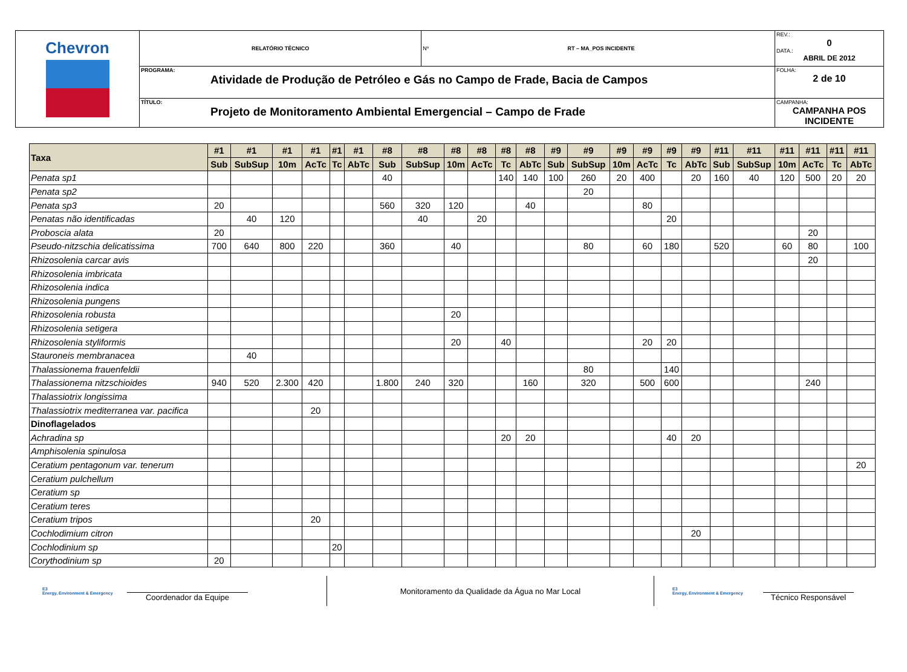| Chevron | RELATÓRIO TÉCNICO | Nº RT – MA_POS INCIDENTE | REV.: 0 DATA.: ABRIL DE 2012 |
| | PROGRAMA: Atividade de Produção de Petróleo e Gás no Campo de Frade, Bacia de Campos | | FOLHA: 2 de 10 |
| | TÍTULO: Projeto de Monitoramento Ambiental Emergencial – Campo de Frade | | CAMPANHA: CAMPANHA POS INCIDENTE |
| Taxa | #1 | #1 | #1 | #1 | #1 | #1 | #8 | #8 | #8 | #8 | #8 | #8 | #9 | #9 | #9 | #9 | #9 | #9 | #11 | #11 | #11 | #11 | #11 | #11 |
| --- | --- | --- | --- | --- | --- | --- | --- | --- | --- | --- | --- | --- | --- | --- | --- | --- | --- | --- | --- | --- | --- | --- | --- | --- |
| | Sub | SubSup | 10m | AcTc | Tc | AbTc | Sub | SubSup | 10m | AcTc | Tc | AbTc | Sub | SubSup | 10m | AcTc | Tc | AbTc | Sub | SubSup | 10m | AcTc | Tc | AbTc |
| Penata sp1 | | | | | | | 40 | | | | 140 | 140 | 100 | 260 | 20 | 400 | | 20 | 160 | 40 | 120 | 500 | 20 | 20 |
| Penata sp2 | | | | | | | | | | | | | | 20 | | | | | | | | | | |
| Penata sp3 | 20 | | | | | | 560 | 320 | 120 | | | 40 | | | | 80 | | | | | | | | |
| Penatas não identificadas | | 40 | 120 | | | | | 40 | | 20 | | | | | | | 20 | | | | | | | |
| Proboscia alata | 20 | | | | | | | | | | | | | | | | | | | | | 20 | | |
| Pseudo-nitzschia delicatissima | 700 | 640 | 800 | 220 | | | 360 | | 40 | | | | | 80 | | 60 | 180 | | 520 | | 60 | 80 | | 100 |
| Rhizosolenia carcar avis | | | | | | | | | | | | | | | | | | | | | | 20 | | |
| Rhizosolenia imbricata | | | | | | | | | | | | | | | | | | | | | | | | |
| Rhizosolenia indica | | | | | | | | | | | | | | | | | | | | | | | | |
| Rhizosolenia pungens | | | | | | | | | | | | | | | | | | | | | | | | |
| Rhizosolenia robusta | | | | | | | | | 20 | | | | | | | | | | | | | | | |
| Rhizosolenia setigera | | | | | | | | | | | | | | | | | | | | | | | | |
| Rhizosolenia styliformis | | | | | | | | | 20 | | 40 | | | | | 20 | 20 | | | | | | | |
| Stauroneis membranacea | | 40 | | | | | | | | | | | | | | | | | | | | | | |
| Thalassionema frauenfeldii | | | | | | | | | | | | | | 80 | | | 140 | | | | | | | |
| Thalassionema nitzschioides | 940 | 520 | 2.300 | 420 | | | 1.800 | 240 | 320 | | | 160 | | 320 | | 500 | 600 | | | | | 240 | | |
| Thalassiotrix longissima | | | | | | | | | | | | | | | | | | | | | | | | |
| Thalassiotrix mediterranea var. pacifica | | | | 20 | | | | | | | | | | | | | | | | | | | | |
| Dinoflagelados | | | | | | | | | | | | | | | | | | | | | | | | |
| Achradina sp | | | | | | | | | | | 20 | 20 | | | | | 40 | 20 | | | | | | |
| Amphisolenia spinulosa | | | | | | | | | | | | | | | | | | | | | | | | |
| Ceratium pentagonum var. tenerum | | | | | | | | | | | | | | | | | | | | | | | | 20 |
| Ceratium pulchellum | | | | | | | | | | | | | | | | | | | | | | | | |
| Ceratium sp | | | | | | | | | | | | | | | | | | | | | | | | |
| Ceratium teres | | | | | | | | | | | | | | | | | | | | | | | | |
| Ceratium tripos | | | | 20 | | | | | | | | | | | | | | | | | | | | |
| Cochlodimium citron | | | | | | | | | | | | | | | | | | 20 | | | | | | |
| Cochlodinium sp | | | | | 20 | | | | | | | | | | | | | | | | | | | |
| Corythodinium sp | 20 | | | | | | | | | | | | | | | | | | | | | | | |
E3
Energy, Environment & Emergency
Coordenador da Equipe
Monitoramento da Qualidade da Água no Mar Local
E3
Energy, Environment & Emergency
Técnico Responsável